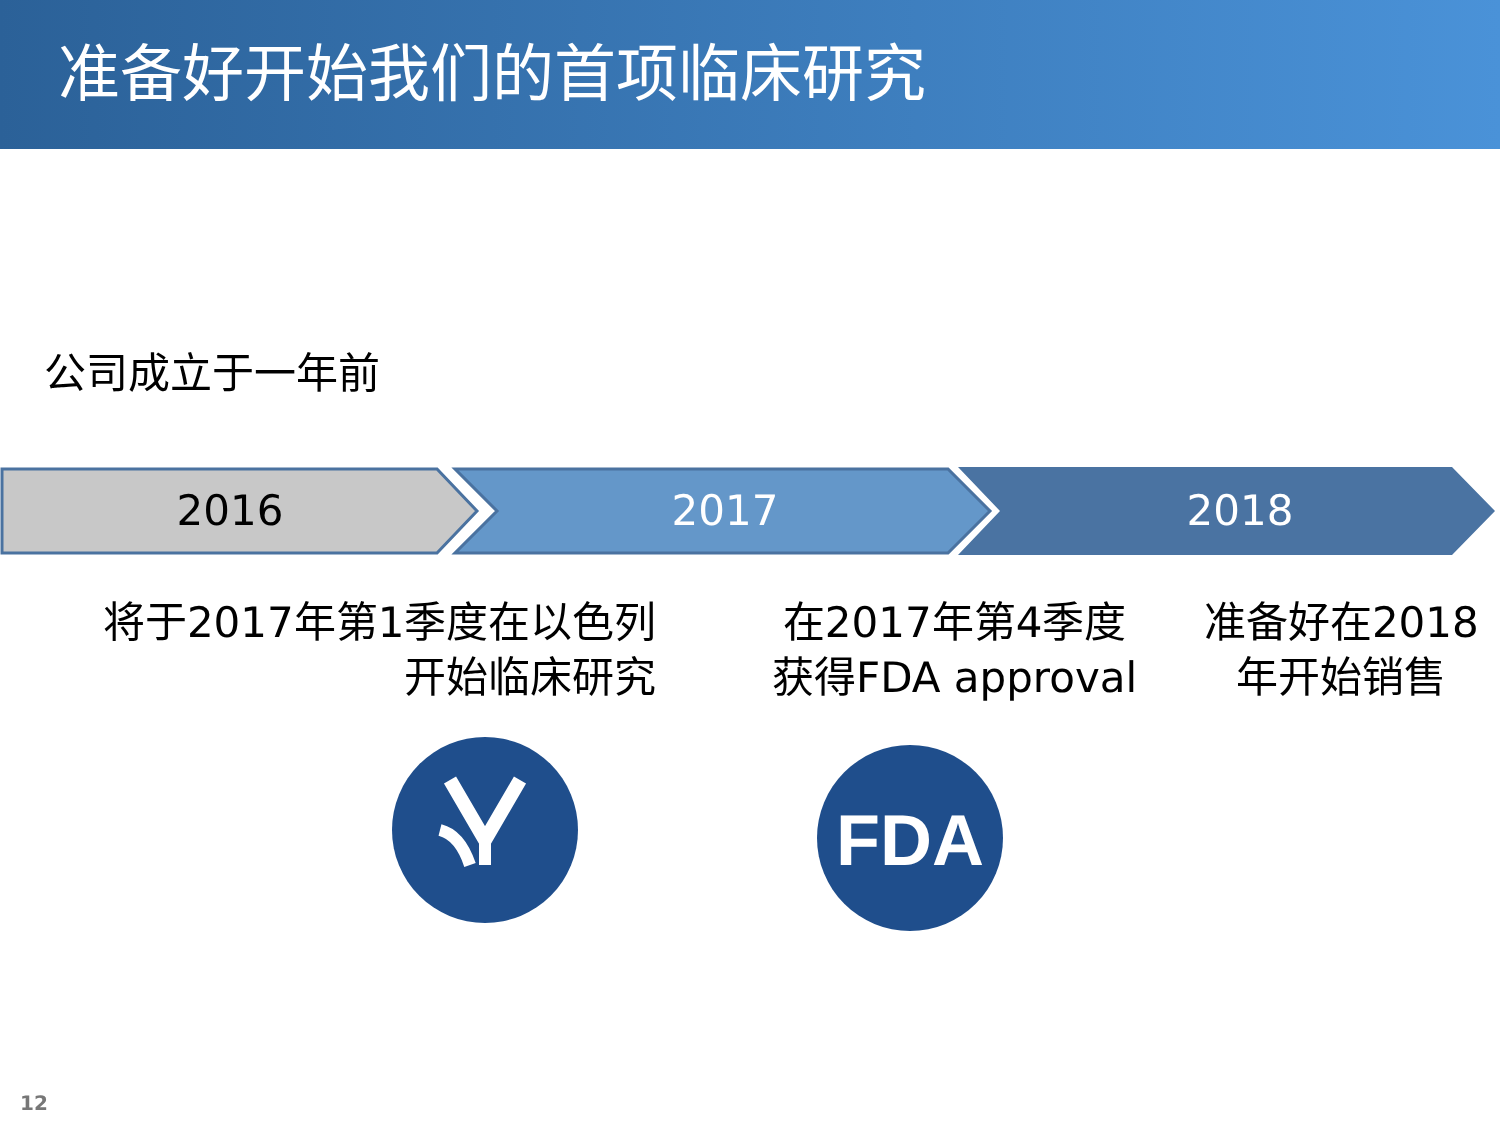准备好开始我们的首项临床研究
公司成立于一年前
2016 2017 2018
将于2017年第1季度在以色列
开始临床研究
在2017年第4季度
获得FDA approval
准备好在2018
年开始销售
FDA
12